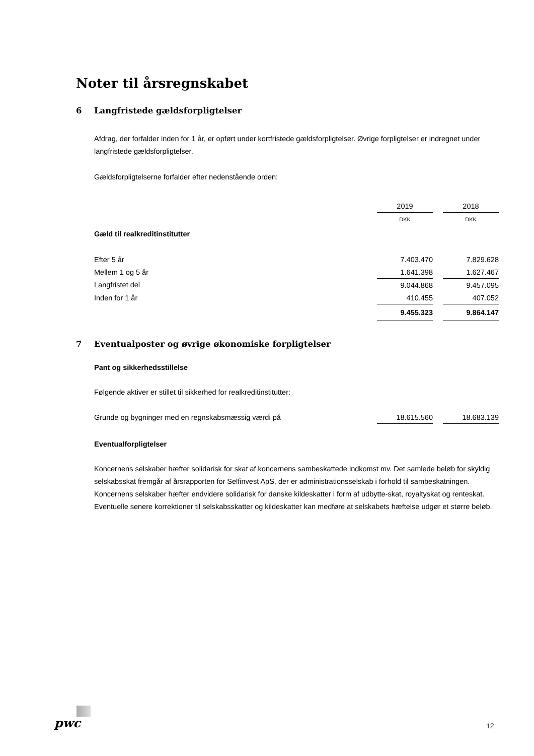Noter til årsregnskabet
6 Langfristede gældsforpligtelser
Afdrag, der forfalder inden for 1 år, er opført under kortfristede gældsforpligtelser. Øvrige forpligtelser er indregnet under langfristede gældsforpligtelser.
Gældsforpligtelserne forfalder efter nedenstående orden:
| | 2019 | | 2018 |
| --- | --- | --- | --- |
| Gæld til realkreditinstitutter | DKK | | DKK |
| Efter 5 år | 7.403.470 | | 7.829.628 |
| Mellem 1 og 5 år | 1.641.398 | | 1.627.467 |
| Langfristet del | 9.044.868 | | 9.457.095 |
| Inden for 1 år | 410.455 | | 407.052 |
| | 9.455.323 | | 9.864.147 |
7 Eventualposter og øvrige økonomiske forpligtelser
Pant og sikkerhedsstillelse
Følgende aktiver er stillet til sikkerhed for realkreditinstitutter:
| Grunde og bygninger med en regnskabsmæssig værdi på | 18.615.560 | | 18.683.139 |
Eventualforpligtelser
Koncernens selskaber hæfter solidarisk for skat af koncernens sambeskattede indkomst mv. Det samlede beløb for skyldig selskabsskat fremgår af årsrapporten for Selfinvest ApS, der er administrationsselskab i forhold til sambeskatningen. Koncernens selskaber hæfter endvidere solidarisk for danske kildeskatter i form af udbytte-skat, royaltyskat og renteskat. Eventuelle senere korrektioner til selskabsskatter og kildeskatter kan medføre at selskabets hæftelse udgør et større beløb.
pwc 12